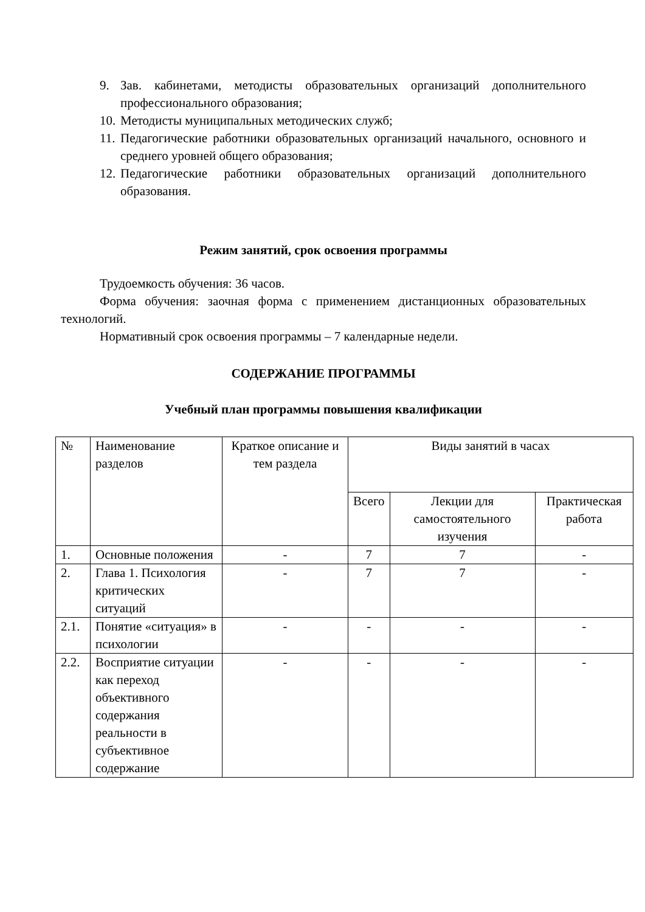9. Зав. кабинетами, методисты образовательных организаций дополнительного профессионального образования;
10. Методисты муниципальных методических служб;
11. Педагогические работники образовательных организаций начального, основного и среднего уровней общего образования;
12. Педагогические работники образовательных организаций дополнительного образования.
Режим занятий, срок освоения программы
Трудоемкость обучения: 36 часов.
Форма обучения: заочная форма с применением дистанционных образовательных технологий.
Нормативный срок освоения программы – 7 календарные недели.
СОДЕРЖАНИЕ ПРОГРАММЫ
Учебный план программы повышения квалификации
| № | Наименование разделов | Краткое описание и тем раздела | Виды занятий в часах | | |
| --- | --- | --- | --- | --- | --- |
| | | | Всего | Лекции для самостоятельного изучения | Практическая работа |
| 1. | Основные положения | - | 7 | 7 | - |
| 2. | Глава 1. Психология критических ситуаций | - | 7 | 7 | - |
| 2.1. | Понятие «ситуация» в психологии | - | - | - | - |
| 2.2. | Восприятие ситуации как переход объективного содержания реальности в субъективное содержание | - | - | - | - |